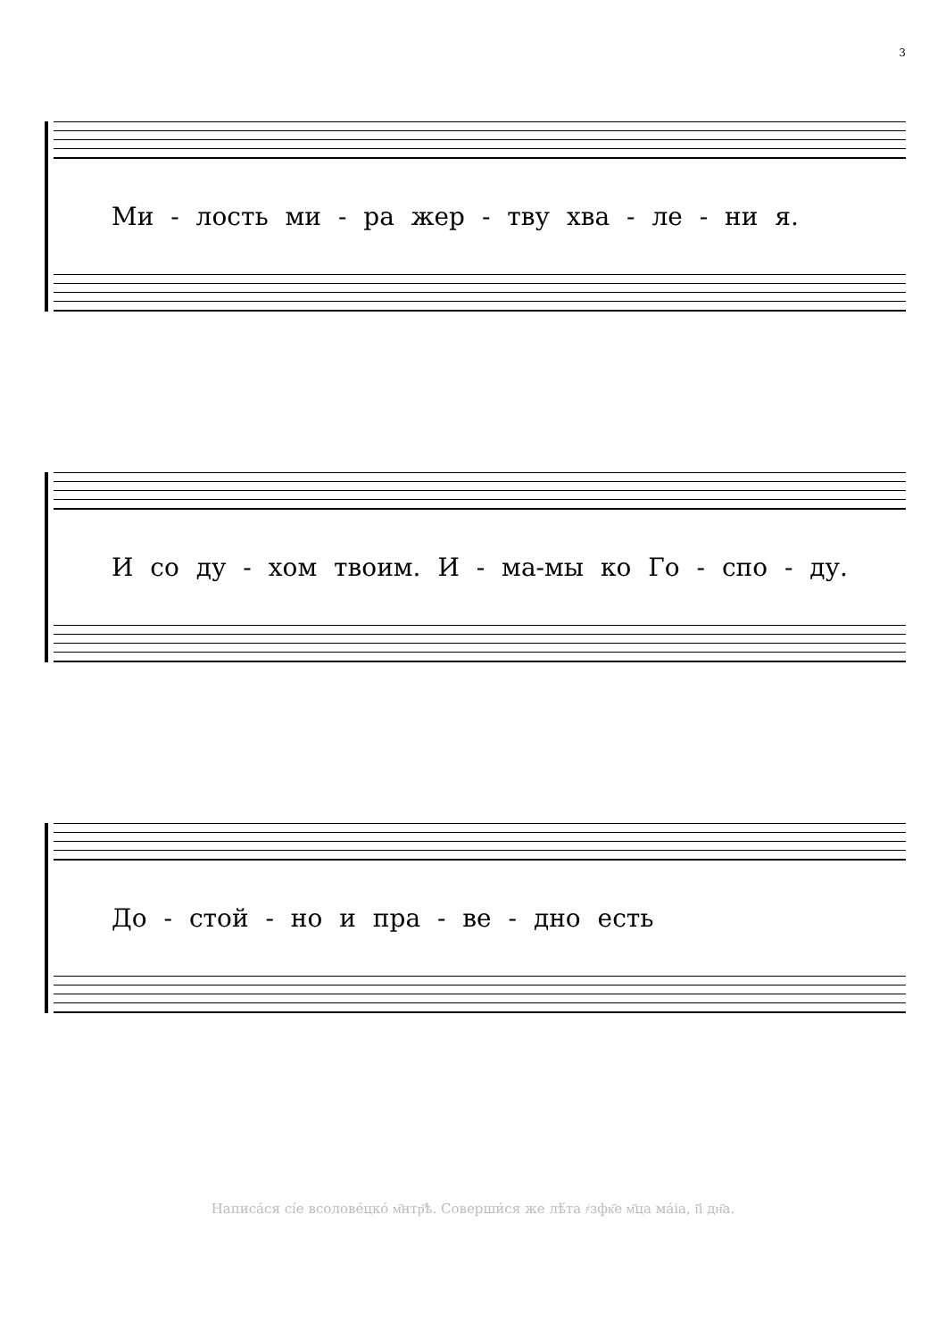3
Ми - лость ми - ра жер - тву хва - ле - ни я.
И со ду - хом твоим. И - ма-мы ко Го - спо - ду.
До - стой - но и пра - ве - дно есть
Написа́ся сі́е всоловéцко́ м҃нтр҃ѣ. Соверши́ся же лѣ́та ҂зфк҃е м҃ца ма́іа, і҃і дн҃а.